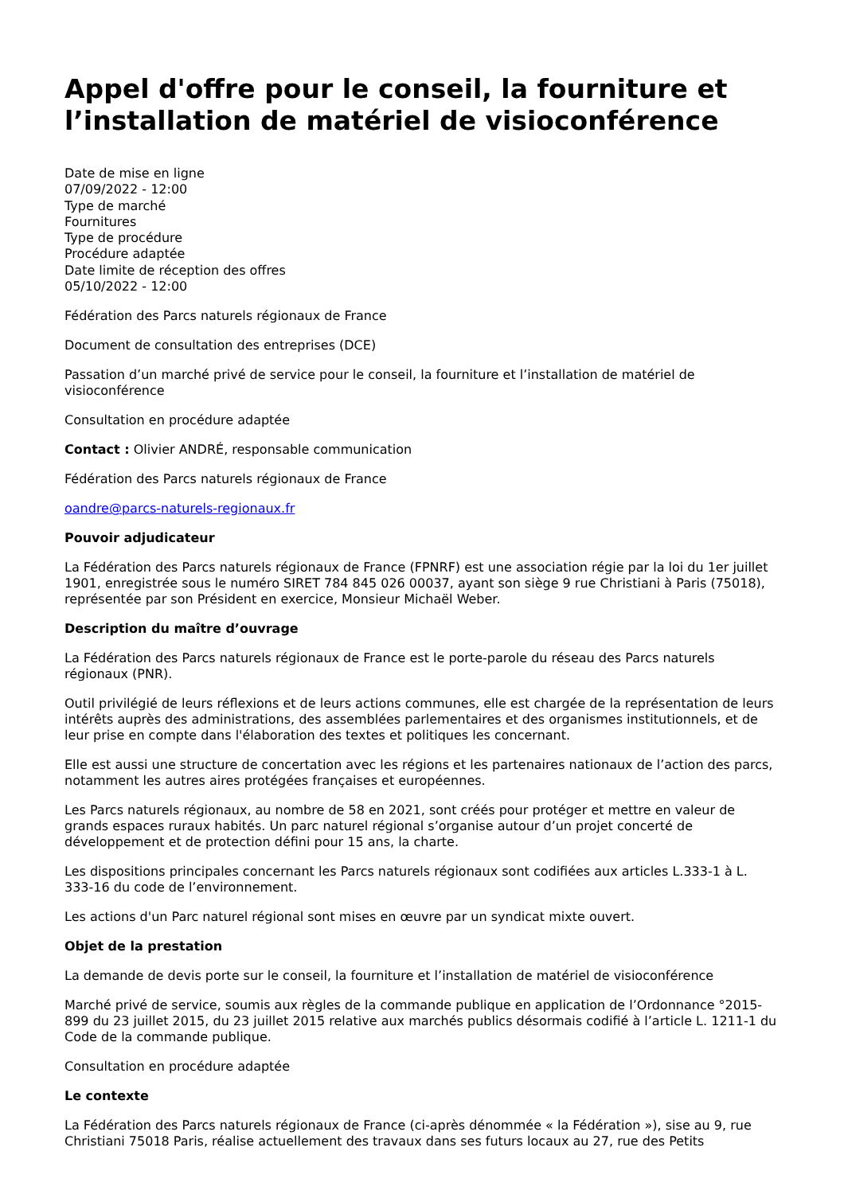Appel d'offre pour le conseil, la fourniture et l’installation de matériel de visioconférence
Date de mise en ligne
07/09/2022 - 12:00
Type de marché
Fournitures
Type de procédure
Procédure adaptée
Date limite de réception des offres
05/10/2022 - 12:00
Fédération des Parcs naturels régionaux de France
Document de consultation des entreprises (DCE)
Passation d’un marché privé de service pour le conseil, la fourniture et l’installation de matériel de visioconférence
Consultation en procédure adaptée
Contact : Olivier ANDRÉ, responsable communication
Fédération des Parcs naturels régionaux de France
oandre@parcs-naturels-regionaux.fr
Pouvoir adjudicateur
La Fédération des Parcs naturels régionaux de France (FPNRF) est une association régie par la loi du 1er juillet 1901, enregistrée sous le numéro SIRET 784 845 026 00037, ayant son siège 9 rue Christiani à Paris (75018), représentée par son Président en exercice, Monsieur Michaël Weber.
Description du maître d’ouvrage
La Fédération des Parcs naturels régionaux de France est le porte-parole du réseau des Parcs naturels régionaux (PNR).
Outil privilégié de leurs réflexions et de leurs actions communes, elle est chargée de la représentation de leurs intérêts auprès des administrations, des assemblées parlementaires et des organismes institutionnels, et de leur prise en compte dans l'élaboration des textes et politiques les concernant.
Elle est aussi une structure de concertation avec les régions et les partenaires nationaux de l’action des parcs, notamment les autres aires protégées françaises et européennes.
Les Parcs naturels régionaux, au nombre de 58 en 2021, sont créés pour protéger et mettre en valeur de grands espaces ruraux habités. Un parc naturel régional s’organise autour d’un projet concerté de développement et de protection défini pour 15 ans, la charte.
Les dispositions principales concernant les Parcs naturels régionaux sont codifiées aux articles L.333-1 à L. 333-16 du code de l’environnement.
Les actions d'un Parc naturel régional sont mises en œuvre par un syndicat mixte ouvert.
Objet de la prestation
La demande de devis porte sur le conseil, la fourniture et l’installation de matériel de visioconférence
Marché privé de service, soumis aux règles de la commande publique en application de l’Ordonnance °2015-899 du 23 juillet 2015, du 23 juillet 2015 relative aux marchés publics désormais codifié à l’article L. 1211-1 du Code de la commande publique.
Consultation en procédure adaptée
Le contexte
La Fédération des Parcs naturels régionaux de France (ci-après dénommée « la Fédération »), sise au 9, rue Christiani 75018 Paris, réalise actuellement des travaux dans ses futurs locaux au 27, rue des Petits